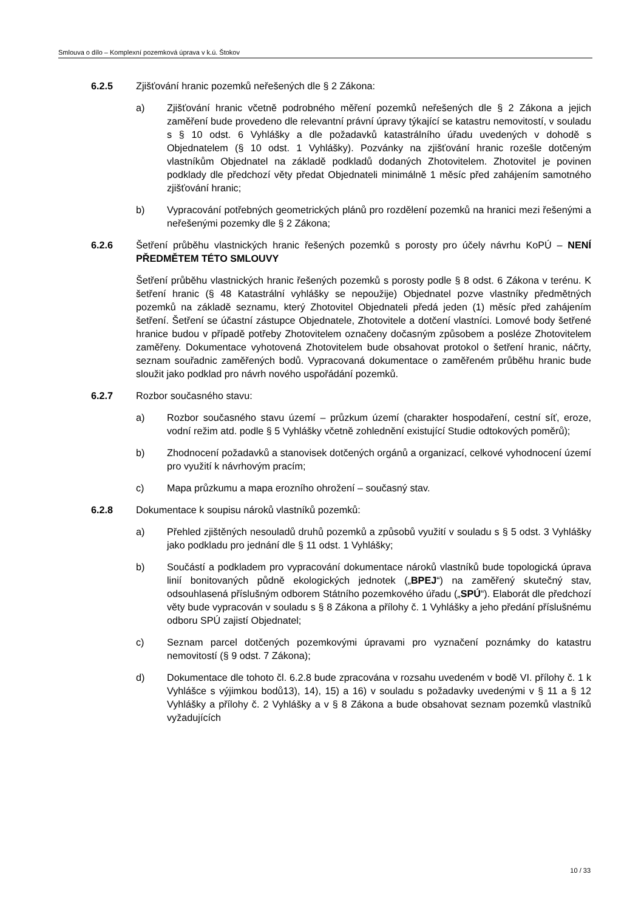Smlouva o dílo – Komplexní pozemková úprava v k.ú. Štokov
6.2.5 Zjišťování hranic pozemků neřešených dle § 2 Zákona:
a) Zjišťování hranic včetně podrobného měření pozemků neřešených dle § 2 Zákona a jejich zaměření bude provedeno dle relevantní právní úpravy týkající se katastru nemovitostí, v souladu s § 10 odst. 6 Vyhlášky a dle požadavků katastrálního úřadu uvedených v dohodě s Objednatelem (§ 10 odst. 1 Vyhlášky). Pozvánky na zjišťování hranic rozešle dotčeným vlastníkům Objednatel na základě podkladů dodaných Zhotovitelem. Zhotovitel je povinen podklady dle předchozí věty předat Objednateli minimálně 1 měsíc před zahájením samotného zjišťování hranic;
b) Vypracování potřebných geometrických plánů pro rozdělení pozemků na hranici mezi řešenými a neřešenými pozemky dle § 2 Zákona;
6.2.6 Šetření průběhu vlastnických hranic řešených pozemků s porosty pro účely návrhu KoPÚ – NENÍ PŘEDMĚTEM TÉTO SMLOUVY
Šetření průběhu vlastnických hranic řešených pozemků s porosty podle § 8 odst. 6 Zákona v terénu. K šetření hranic (§ 48 Katastrální vyhlášky se nepoužije) Objednatel pozve vlastníky předmětných pozemků na základě seznamu, který Zhotovitel Objednateli předá jeden (1) měsíc před zahájením šetření. Šetření se účastní zástupce Objednatele, Zhotovitele a dotčení vlastníci. Lomové body šetřené hranice budou v případě potřeby Zhotovitelem označeny dočasným způsobem a posléze Zhotovitelem zaměřeny. Dokumentace vyhotovená Zhotovitelem bude obsahovat protokol o šetření hranic, náčrty, seznam souřadnic zaměřených bodů. Vypracovaná dokumentace o zaměřeném průběhu hranic bude sloužit jako podklad pro návrh nového uspořádání pozemků.
6.2.7 Rozbor současného stavu:
a) Rozbor současného stavu území – průzkum území (charakter hospodaření, cestní síť, eroze, vodní režim atd. podle § 5 Vyhlášky včetně zohlednění existující Studie odtokových poměrů);
b) Zhodnocení požadavků a stanovisek dotčených orgánů a organizací, celkové vyhodnocení území pro využití k návrhovým pracím;
c) Mapa průzkumu a mapa erozního ohrožení – současný stav.
6.2.8 Dokumentace k soupisu nároků vlastníků pozemků:
a) Přehled zjištěných nesouladů druhů pozemků a způsobů využití v souladu s § 5 odst. 3 Vyhlášky jako podkladu pro jednání dle § 11 odst. 1 Vyhlášky;
b) Součástí a podkladem pro vypracování dokumentace nároků vlastníků bude topologická úprava linií bonitovaných půdně ekologických jednotek („BPEJ“) na zaměřený skutečný stav, odsouhlasená příslušným odborem Státního pozemkového úřadu („SPÚ“). Elaborát dle předchozí věty bude vypracován v souladu s § 8 Zákona a přílohy č. 1 Vyhlášky a jeho předání příslušnému odboru SPÚ zajistí Objednatel;
c) Seznam parcel dotčených pozemkovými úpravami pro vyznačení poznámky do katastru nemovitostí (§ 9 odst. 7 Zákona);
d) Dokumentace dle tohoto čl. 6.2.8 bude zpracována v rozsahu uvedeném v bodě VI. přílohy č. 1 k Vyhlášce s výjimkou bodů13), 14), 15) a 16) v souladu s požadavky uvedenými v § 11 a § 12 Vyhlášky a přílohy č. 2 Vyhlášky a v § 8 Zákona a bude obsahovat seznam pozemků vlastníků vyžadujících
10 / 33